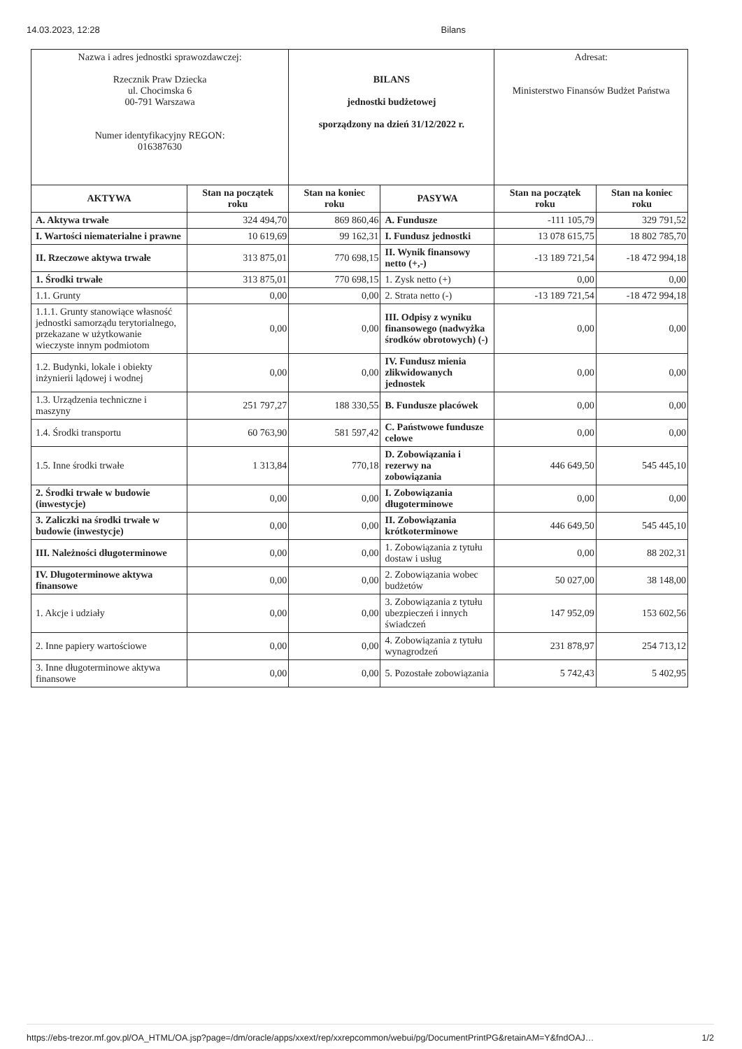14.03.2023, 12:28 Bilans
| Nazwa i adres jednostki sprawozdawczej: Rzecznik Praw Dziecka ul. Chocimska 6 00-791 Warszawa Numer identyfikacyjny REGON: 016387630 | | BILANS jednostki budżetowej sporządzony na dzień 31/12/2022 r. | | Adresat: Ministerstwo Finansów Budżet Państwa | |
| AKTYWA | Stan na początek roku | Stan na koniec roku | PASYWA | Stan na początek roku | Stan na koniec roku |
| A. Aktywa trwałe | 324 494,70 | 869 860,46 | A. Fundusze | -111 105,79 | 329 791,52 |
| I. Wartości niematerialne i prawne | 10 619,69 | 99 162,31 | I. Fundusz jednostki | 13 078 615,75 | 18 802 785,70 |
| II. Rzeczowe aktywa trwałe | 313 875,01 | 770 698,15 | II. Wynik finansowy netto (+,-) | -13 189 721,54 | -18 472 994,18 |
| 1. Środki trwałe | 313 875,01 | 770 698,15 | 1. Zysk netto (+) | 0,00 | 0,00 |
| 1.1. Grunty | 0,00 | 0,00 | 2. Strata netto (-) | -13 189 721,54 | -18 472 994,18 |
| 1.1.1. Grunty stanowiące własność jednostki samorządu terytorialnego, przekazane w użytkowanie wieczyste innym podmiotom | 0,00 | 0,00 | III. Odpisy z wyniku finansowego (nadwyżka środków obrotowych) (-) | 0,00 | 0,00 |
| 1.2. Budynki, lokale i obiekty inżynierii lądowej i wodnej | 0,00 | 0,00 | IV. Fundusz mienia zlikwidowanych jednostek | 0,00 | 0,00 |
| 1.3. Urządzenia techniczne i maszyny | 251 797,27 | 188 330,55 | B. Fundusze placówek | 0,00 | 0,00 |
| 1.4. Środki transportu | 60 763,90 | 581 597,42 | C. Państwowe fundusze celowe | 0,00 | 0,00 |
| 1.5. Inne środki trwałe | 1 313,84 | 770,18 | D. Zobowiązania i rezerwy na zobowiązania | 446 649,50 | 545 445,10 |
| 2. Środki trwałe w budowie (inwestycje) | 0,00 | 0,00 | I. Zobowiązania długoterminowe | 0,00 | 0,00 |
| 3. Zaliczki na środki trwałe w budowie (inwestycje) | 0,00 | 0,00 | II. Zobowiązania krótkoterminowe | 446 649,50 | 545 445,10 |
| III. Należności długoterminowe | 0,00 | 0,00 | 1. Zobowiązania z tytułu dostaw i usług | 0,00 | 88 202,31 |
| IV. Długoterminowe aktywa finansowe | 0,00 | 0,00 | 2. Zobowiązania wobec budżetów | 50 027,00 | 38 148,00 |
| 1. Akcje i udziały | 0,00 | 0,00 | 3. Zobowiązania z tytułu ubezpieczeń i innych świadczeń | 147 952,09 | 153 602,56 |
| 2. Inne papiery wartościowe | 0,00 | 0,00 | 4. Zobowiązania z tytułu wynagrodzeń | 231 878,97 | 254 713,12 |
| 3. Inne długoterminowe aktywa finansowe | 0,00 | 0,00 | 5. Pozostałe zobowiązania | 5 742,43 | 5 402,95 |
https://ebs-trezor.mf.gov.pl/OA_HTML/OA.jsp?page=/dm/oracle/apps/xxext/rep/xxrepcommon/webui/pg/DocumentPrintPG&retainAM=Y&fndOAJ… 1/2